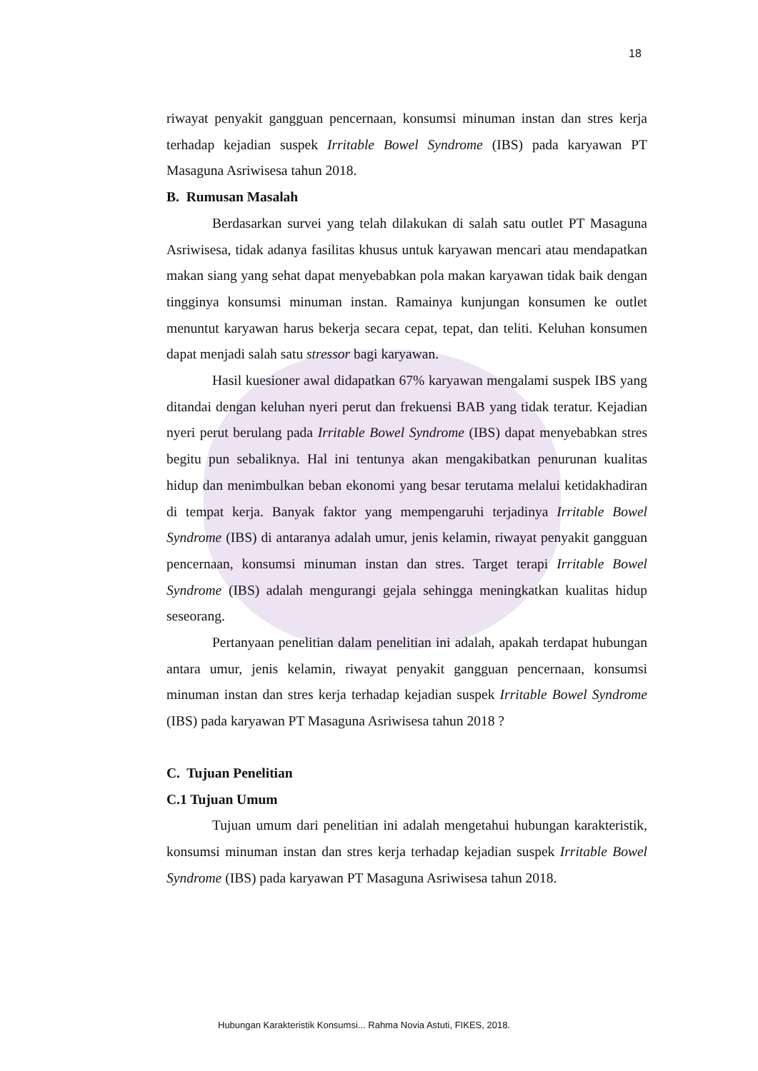18
riwayat penyakit gangguan pencernaan, konsumsi minuman instan dan stres kerja terhadap kejadian suspek Irritable Bowel Syndrome (IBS) pada karyawan PT Masaguna Asriwisesa tahun 2018.
B. Rumusan Masalah
Berdasarkan survei yang telah dilakukan di salah satu outlet PT Masaguna Asriwisesa, tidak adanya fasilitas khusus untuk karyawan mencari atau mendapatkan makan siang yang sehat dapat menyebabkan pola makan karyawan tidak baik dengan tingginya konsumsi minuman instan. Ramainya kunjungan konsumen ke outlet menuntut karyawan harus bekerja secara cepat, tepat, dan teliti. Keluhan konsumen dapat menjadi salah satu stressor bagi karyawan.
Hasil kuesioner awal didapatkan 67% karyawan mengalami suspek IBS yang ditandai dengan keluhan nyeri perut dan frekuensi BAB yang tidak teratur. Kejadian nyeri perut berulang pada Irritable Bowel Syndrome (IBS) dapat menyebabkan stres begitu pun sebaliknya. Hal ini tentunya akan mengakibatkan penurunan kualitas hidup dan menimbulkan beban ekonomi yang besar terutama melalui ketidakhadiran di tempat kerja. Banyak faktor yang mempengaruhi terjadinya Irritable Bowel Syndrome (IBS) di antaranya adalah umur, jenis kelamin, riwayat penyakit gangguan pencernaan, konsumsi minuman instan dan stres. Target terapi Irritable Bowel Syndrome (IBS) adalah mengurangi gejala sehingga meningkatkan kualitas hidup seseorang.
Pertanyaan penelitian dalam penelitian ini adalah, apakah terdapat hubungan antara umur, jenis kelamin, riwayat penyakit gangguan pencernaan, konsumsi minuman instan dan stres kerja terhadap kejadian suspek Irritable Bowel Syndrome (IBS) pada karyawan PT Masaguna Asriwisesa tahun 2018 ?
C. Tujuan Penelitian
C.1 Tujuan Umum
Tujuan umum dari penelitian ini adalah mengetahui hubungan karakteristik, konsumsi minuman instan dan stres kerja terhadap kejadian suspek Irritable Bowel Syndrome (IBS) pada karyawan PT Masaguna Asriwisesa tahun 2018.
Hubungan Karakteristik Konsumsi... Rahma Novia Astuti, FIKES, 2018.